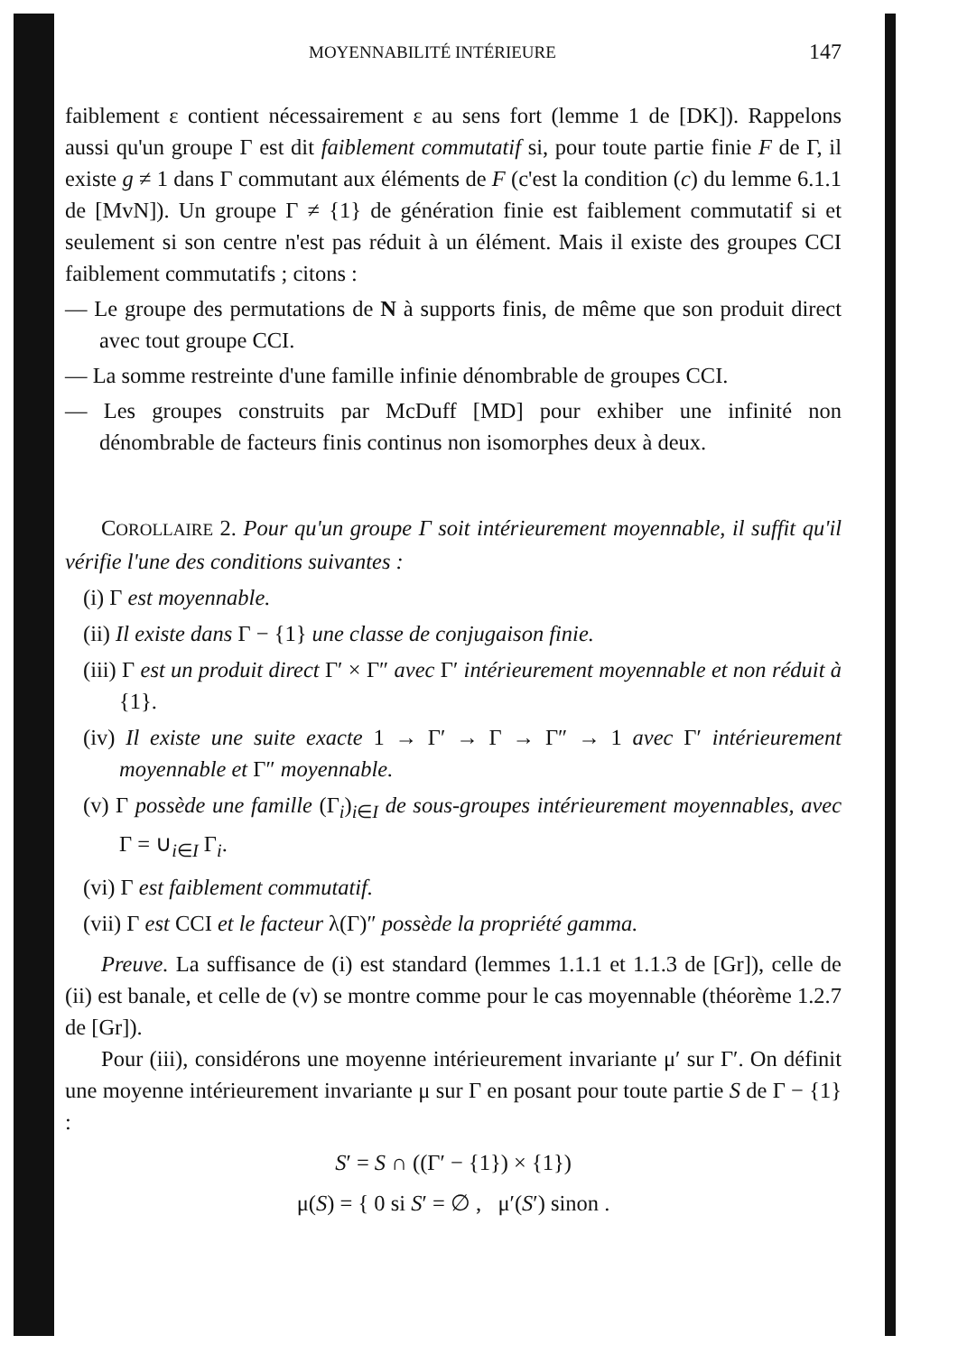MOYENNABILITÉ INTÉRIEURE 147
faiblement ε contient nécessairement ε au sens fort (lemme 1 de [DK]). Rappelons aussi qu'un groupe Γ est dit faiblement commutatif si, pour toute partie finie F de Γ, il existe g ≠ 1 dans Γ commutant aux éléments de F (c'est la condition (c) du lemme 6.1.1 de [MvN]). Un groupe Γ ≠ {1} de génération finie est faiblement commutatif si et seulement si son centre n'est pas réduit à un élément. Mais il existe des groupes CCI faiblement commutatifs ; citons :
— Le groupe des permutations de N à supports finis, de même que son produit direct avec tout groupe CCI.
— La somme restreinte d'une famille infinie dénombrable de groupes CCI.
— Les groupes construits par McDuff [MD] pour exhiber une infinité non dénombrable de facteurs finis continus non isomorphes deux à deux.
COROLLAIRE 2. Pour qu'un groupe Γ soit intérieurement moyennable, il suffit qu'il vérifie l'une des conditions suivantes :
(i) Γ est moyennable.
(ii) Il existe dans Γ − {1} une classe de conjugaison finie.
(iii) Γ est un produit direct Γ′ × Γ″ avec Γ′ intérieurement moyennable et non réduit à {1}.
(iv) Il existe une suite exacte 1 → Γ′ → Γ → Γ″ → 1 avec Γ′ intérieurement moyennable et Γ″ moyennable.
(v) Γ possède une famille (Γ<sub>i</sub>)<sub>i∈I</sub> de sous-groupes intérieurement moyennables, avec Γ = ∪<sub>i∈I</sub> Γ<sub>i</sub>.
(vi) Γ est faiblement commutatif.
(vii) Γ est CCI et le facteur λ(Γ)″ possède la propriété gamma.
Preuve. La suffisance de (i) est standard (lemmes 1.1.1 et 1.1.3 de [Gr]), celle de (ii) est banale, et celle de (v) se montre comme pour le cas moyennable (théorème 1.2.7 de [Gr]).
Pour (iii), considérons une moyenne intérieurement invariante μ′ sur Γ′. On définit une moyenne intérieurement invariante μ sur Γ en posant pour toute partie S de Γ − {1} :
S′ = S ∩ ((Γ′ − {1}) × {1})
μ(S) = { 0 si S′ = ∅ , μ′(S′) sinon .